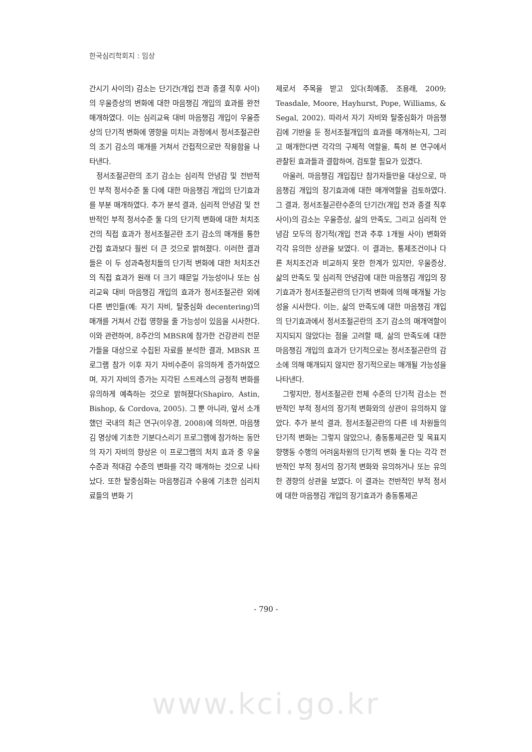한국심리학회지 : 임상
간시기 사이의) 감소는 단기간(개입 전과 종결 직후 사이)의 우울증상의 변화에 대한 마음챙김 개입의 효과를 완전 매개하였다. 이는 심리교육 대비 마음챙김 개입이 우울증상의 단기적 변화에 영향을 미치는 과정에서 정서조절곤란의 조기 감소의 매개를 거쳐서 간접적으로만 작용함을 나타낸다.
정서조절곤란의 조기 감소는 심리적 안녕감 및 전반적인 부적 정서수준 둘 다에 대한 마음챙김 개입의 단기효과를 부분 매개하였다. 추가 분석 결과, 심리적 안녕감 및 전반적인 부적 정서수준 둘 다의 단기적 변화에 대한 처치조건의 직접 효과가 정서조절곤란 조기 감소의 매개를 통한 간접 효과보다 훨씬 더 큰 것으로 밝혀졌다. 이러한 결과들은 이 두 성과측정치들의 단기적 변화에 대한 처치조건의 직접 효과가 원래 더 크기 때문일 가능성이나 또는 심리교육 대비 마음챙김 개입의 효과가 정서조절곤란 외에 다른 변인들(예: 자기 자비, 탈중심화 decentering)의 매개를 거쳐서 간접 영향을 줄 가능성이 있음을 시사한다. 이와 관련하여, 8주간의 MBSR에 참가한 건강관리 전문가들을 대상으로 수집된 자료를 분석한 결과, MBSR 프로그램 참가 이후 자기 자비수준이 유의하게 증가하였으며, 자기 자비의 증가는 지각된 스트레스의 긍정적 변화를 유의하게 예측하는 것으로 밝혀졌다(Shapiro, Astin, Bishop, & Cordova, 2005). 그 뿐 아니라, 앞서 소개했던 국내의 최근 연구(이우경, 2008)에 의하면, 마음챙김 명상에 기초한 기분다스리기 프로그램에 참가하는 동안의 자기 자비의 향상은 이 프로그램의 처치 효과 중 우울수준과 적대감 수준의 변화를 각각 매개하는 것으로 나타났다. 또한 탈중심화는 마음챙김과 수용에 기초한 심리치료들의 변화 기
제로서 주목을 받고 있다(최예종, 조용래, 2009; Teasdale, Moore, Hayhurst, Pope, Williams, & Segal, 2002). 따라서 자기 자비와 탈중심화가 마음챙김에 기반을 둔 정서조절개입의 효과를 매개하는지, 그리고 매개한다면 각각의 구체적 역할을, 특히 본 연구에서 관찰된 효과들과 결합하여, 검토할 필요가 있겠다.
아울러, 마음챙김 개입집단 참가자들만을 대상으로, 마음챙김 개입의 장기효과에 대한 매개역할을 검토하였다. 그 결과, 정서조절곤란수준의 단기간(개입 전과 종결 직후 사이)의 감소는 우울증상, 삶의 만족도, 그리고 심리적 안녕감 모두의 장기적(개입 전과 추후 1개월 사이) 변화와 각각 유의한 상관을 보였다. 이 결과는, 통제조건이나 다른 처치조건과 비교하지 못한 한계가 있지만, 우울증상, 삶의 만족도 및 심리적 안녕감에 대한 마음챙김 개입의 장기효과가 정서조절곤란의 단기적 변화에 의해 매개될 가능성을 시사한다. 이는, 삶의 만족도에 대한 마음챙김 개입의 단기효과에서 정서조절곤란의 조기 감소의 매개역할이 지지되지 않았다는 점을 고려할 때, 삶의 만족도에 대한 마음챙김 개입의 효과가 단기적으로는 정서조절곤란의 감소에 의해 매개되지 않지만 장기적으로는 매개될 가능성을 나타낸다.
그렇지만, 정서조절곤란 전체 수준의 단기적 감소는 전반적인 부적 정서의 장기적 변화와의 상관이 유의하지 않았다. 추가 분석 결과, 정서조절곤란의 다른 네 차원들의 단기적 변화는 그렇지 않았으나, 충동통제곤란 및 목표지향행동 수행의 어려움차원의 단기적 변화 둘 다는 각각 전반적인 부적 정서의 장기적 변화와 유의하거나 또는 유의한 경향의 상관을 보였다. 이 결과는 전반적인 부적 정서에 대한 마음챙김 개입의 장기효과가 충동통제곤
- 790 -
www.kci.go.kr